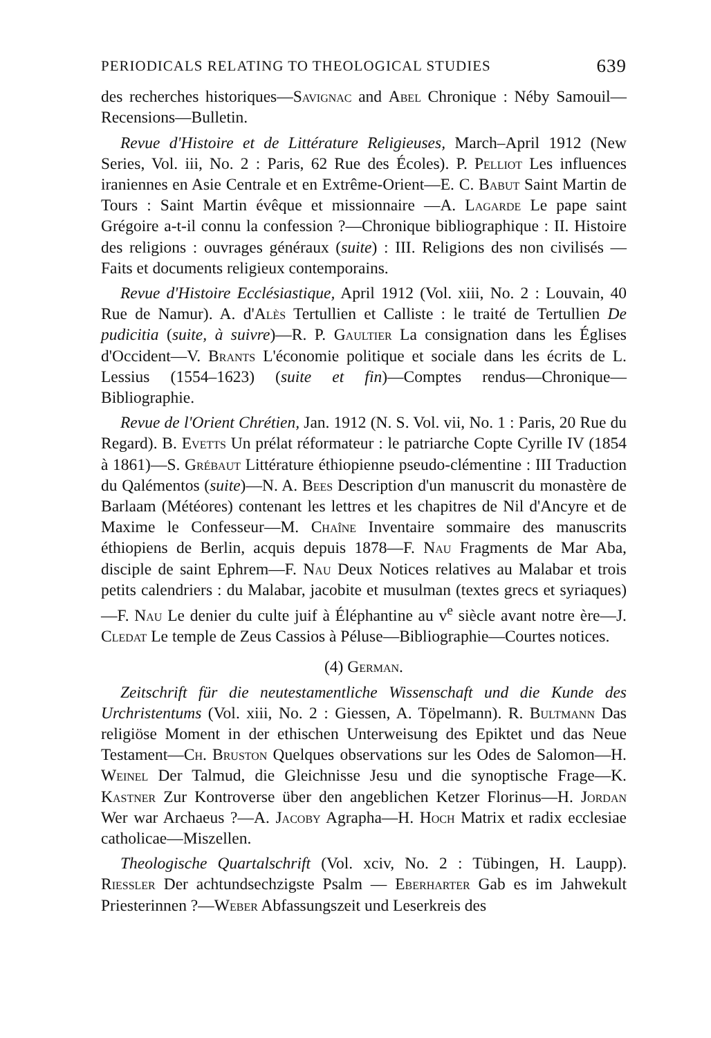PERIODICALS RELATING TO THEOLOGICAL STUDIES 639
des recherches historiques—Savignac and Abel Chronique : Néby Samouil—Recensions—Bulletin.
Revue d'Histoire et de Littérature Religieuses, March–April 1912 (New Series, Vol. iii, No. 2 : Paris, 62 Rue des Écoles). P. Pelliot Les influences iraniennes en Asie Centrale et en Extrême-Orient—E. C. Babut Saint Martin de Tours : Saint Martin évêque et missionnaire —A. Lagarde Le pape saint Grégoire a-t-il connu la confession ?—Chronique bibliographique : II. Histoire des religions : ouvrages généraux (suite) : III. Religions des non civilisés — Faits et documents religieux contemporains.
Revue d'Histoire Ecclésiastique, April 1912 (Vol. xiii, No. 2 : Louvain, 40 Rue de Namur). A. d'Alès Tertullien et Calliste : le traité de Tertullien De pudicitia (suite, à suivre)—R. P. Gaultier La consignation dans les Églises d'Occident—V. Brants L'économie politique et sociale dans les écrits de L. Lessius (1554–1623) (suite et fin)—Comptes rendus—Chronique—Bibliographie.
Revue de l'Orient Chrétien, Jan. 1912 (N. S. Vol. vii, No. 1 : Paris, 20 Rue du Regard). B. Evetts Un prélat réformateur : le patriarche Copte Cyrille IV (1854 à 1861)—S. Grébaut Littérature éthiopienne pseudo-clémentine : III Traduction du Qalémentos (suite)—N. A. Bees Description d'un manuscrit du monastère de Barlaam (Météores) contenant les lettres et les chapitres de Nil d'Ancyre et de Maxime le Confesseur—M. Chaîne Inventaire sommaire des manuscrits éthiopiens de Berlin, acquis depuis 1878—F. Nau Fragments de Mar Aba, disciple de saint Ephrem—F. Nau Deux Notices relatives au Malabar et trois petits calendriers : du Malabar, jacobite et musulman (textes grecs et syriaques)—F. Nau Le denier du culte juif à Éléphantine au v<sup>e</sup> siècle avant notre ère—J. Cledat Le temple de Zeus Cassios à Péluse—Bibliographie—Courtes notices.
(4) German.
Zeitschrift für die neutestamentliche Wissenschaft und die Kunde des Urchristentums (Vol. xiii, No. 2 : Giessen, A. Töpelmann). R. Bultmann Das religiöse Moment in der ethischen Unterweisung des Epiktet und das Neue Testament—Ch. Bruston Quelques observations sur les Odes de Salomon—H. Weinel Der Talmud, die Gleichnisse Jesu und die synoptische Frage—K. Kastner Zur Kontroverse über den angeblichen Ketzer Florinus—H. Jordan Wer war Archaeus ?—A. Jacoby Agrapha—H. Hoch Matrix et radix ecclesiae catholicae—Miszellen.
Theologische Quartalschrift (Vol. xciv, No. 2 : Tübingen, H. Laupp). Riessler Der achtundsechzigste Psalm — Eberharter Gab es im Jahwekult Priesterinnen ?—Weber Abfassungszeit und Leserkreis des